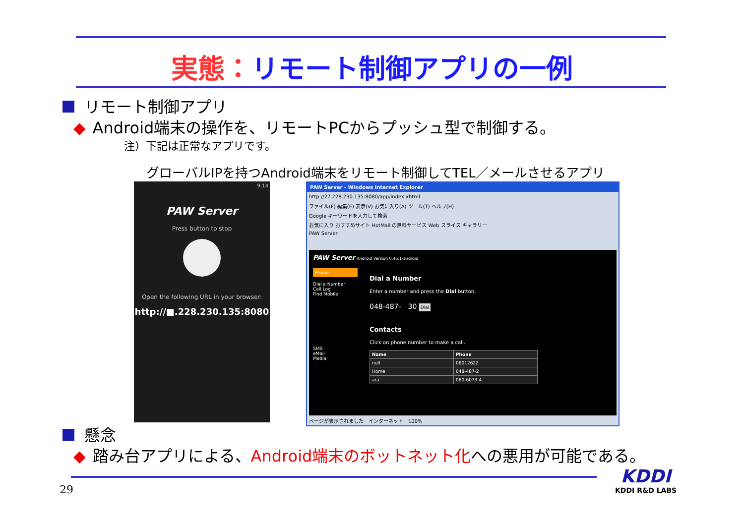実態：リモート制御アプリの一例
リモート制御アプリ
◆ Android端末の操作を、リモートPCからプッシュ型で制御する。
注）下記は正常なアプリです。
グローバルIPを持つAndroid端末をリモート制御してTEL／メールさせるアプリ
9:14
PAW Server
Press button to stop
Open the following URL in your browser:
http://■.228.230.135:8080
PAW Server - Windows Internet Explorer
http://27.228.230.135:8080/app/index.xhtml
ファイル(F) 編集(E) 表示(V) お気に入り(A) ツール(T) ヘルプ(H)
Google キーワードを入力して検索
お気に入り おすすめサイト HotMail の無料サービス Web スライス ギャラリー
PAW Server
PAW Server Android Version 0.46.1-android
Phone
Dial a Number
Call Log
Find Mobile
SMS
eMail
Media
Dial a Number
Enter a number and press the Dial button.
048-487-　30 Dial
Contacts
Click on phone number to make a call.
| Name | Phone |
| --- | --- |
| null | 08012622 |
| Home | 048-487-2 |
| ara | 080-6073-4 |
ページが表示されました　インターネット　100%
懸念
◆ 踏み台アプリによる、Android端末のボットネット化への悪用が可能である。
29
KDDI
KDDI R&D LABS